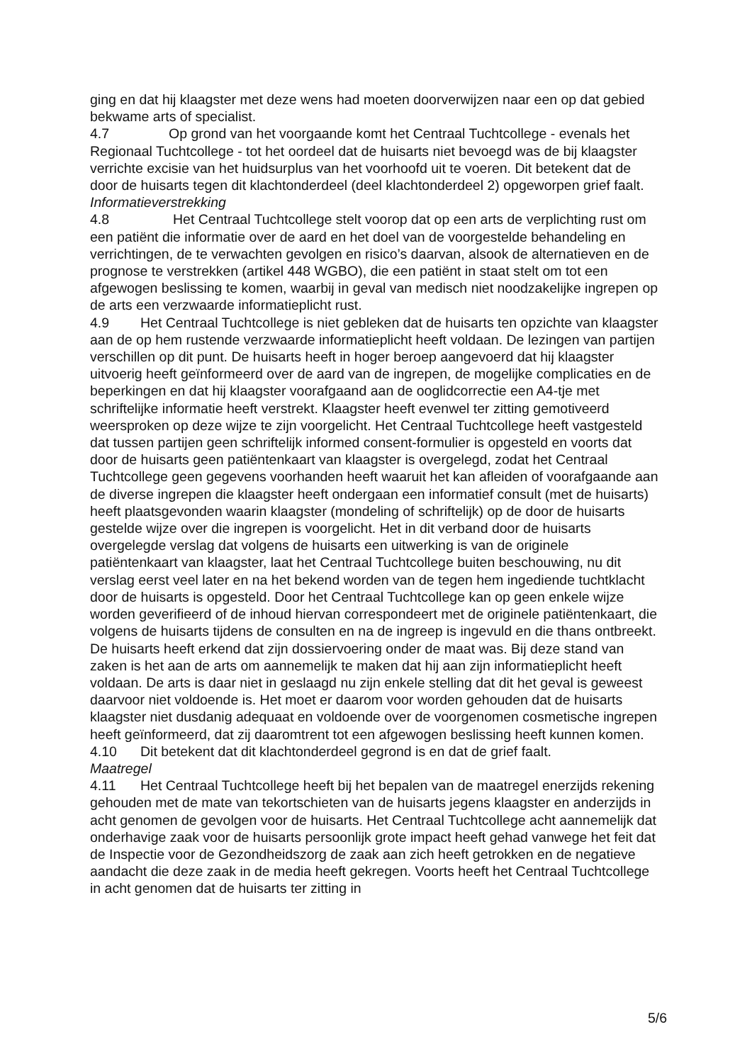ging en dat hij klaagster met deze wens had moeten doorverwijzen naar een op dat gebied bekwame arts of specialist.
4.7 Op grond van het voorgaande komt het Centraal Tuchtcollege - evenals het Regionaal Tuchtcollege - tot het oordeel dat de huisarts niet bevoegd was de bij klaagster verrichte excisie van het huidsurplus van het voorhoofd uit te voeren. Dit betekent dat de door de huisarts tegen dit klachtonderdeel (deel klachtonderdeel 2) opgeworpen grief faalt.
Informatieverstrekking
4.8 Het Centraal Tuchtcollege stelt voorop dat op een arts de verplichting rust om een patiënt die informatie over de aard en het doel van de voorgestelde behandeling en verrichtingen, de te verwachten gevolgen en risico’s daarvan, alsook de alternatieven en de prognose te verstrekken (artikel 448 WGBO), die een patiënt in staat stelt om tot een afgewogen beslissing te komen, waarbij in geval van medisch niet noodzakelijke ingrepen op de arts een verzwaarde informatieplicht rust.
4.9 Het Centraal Tuchtcollege is niet gebleken dat de huisarts ten opzichte van klaagster aan de op hem rustende verzwaarde informatieplicht heeft voldaan. De lezingen van partijen verschillen op dit punt. De huisarts heeft in hoger beroep aangevoerd dat hij klaagster uitvoerig heeft geïnformeerd over de aard van de ingrepen, de mogelijke complicaties en de beperkingen en dat hij klaagster voorafgaand aan de ooglidcorrectie een A4-tje met schriftelijke informatie heeft verstrekt. Klaagster heeft evenwel ter zitting gemotiveerd weersproken op deze wijze te zijn voorgelicht. Het Centraal Tuchtcollege heeft vastgesteld dat tussen partijen geen schriftelijk informed consent-formulier is opgesteld en voorts dat door de huisarts geen patiëntenkaart van klaagster is overgelegd, zodat het Centraal Tuchtcollege geen gegevens voorhanden heeft waaruit het kan afleiden of voorafgaande aan de diverse ingrepen die klaagster heeft ondergaan een informatief consult (met de huisarts) heeft plaatsgevonden waarin klaagster (mondeling of schriftelijk) op de door de huisarts gestelde wijze over die ingrepen is voorgelicht. Het in dit verband door de huisarts overgelegde verslag dat volgens de huisarts een uitwerking is van de originele patiëntenkaart van klaagster, laat het Centraal Tuchtcollege buiten beschouwing, nu dit verslag eerst veel later en na het bekend worden van de tegen hem ingediende tuchtklacht door de huisarts is opgesteld. Door het Centraal Tuchtcollege kan op geen enkele wijze worden geverifieerd of de inhoud hiervan correspondeert met de originele patiëntenkaart, die volgens de huisarts tijdens de consulten en na de ingreep is ingevuld en die thans ontbreekt. De huisarts heeft erkend dat zijn dossiervoering onder de maat was. Bij deze stand van zaken is het aan de arts om aannemelijk te maken dat hij aan zijn informatieplicht heeft voldaan. De arts is daar niet in geslaagd nu zijn enkele stelling dat dit het geval is geweest daarvoor niet voldoende is. Het moet er daarom voor worden gehouden dat de huisarts klaagster niet dusdanig adequaat en voldoende over de voorgenomen cosmetische ingrepen heeft geïnformeerd, dat zij daaromtrent tot een afgewogen beslissing heeft kunnen komen.
4.10 Dit betekent dat dit klachtonderdeel gegrond is en dat de grief faalt.
Maatregel
4.11 Het Centraal Tuchtcollege heeft bij het bepalen van de maatregel enerzijds rekening gehouden met de mate van tekortschieten van de huisarts jegens klaagster en anderzijds in acht genomen de gevolgen voor de huisarts. Het Centraal Tuchtcollege acht aannemelijk dat onderhavige zaak voor de huisarts persoonlijk grote impact heeft gehad vanwege het feit dat de Inspectie voor de Gezondheidszorg de zaak aan zich heeft getrokken en de negatieve aandacht die deze zaak in de media heeft gekregen. Voorts heeft het Centraal Tuchtcollege in acht genomen dat de huisarts ter zitting in
5/6